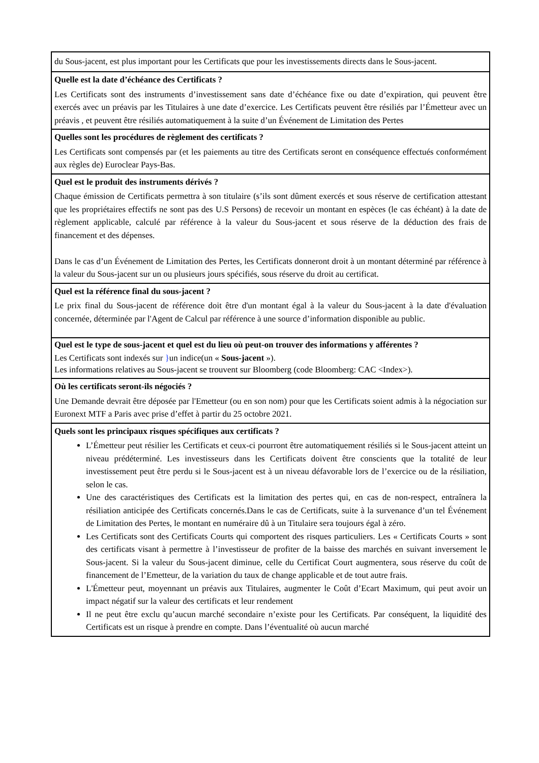| du Sous-jacent, est plus important pour les Certificats que pour les investissements directs dans le Sous-jacent. |
| Quelle est la date d’échéance des Certificats ? Les Certificats sont des instruments d’investissement sans date d’échéance fixe ou date d’expiration, qui peuvent être exercés avec un préavis par les Titulaires à une date d’exercice. Les Certificats peuvent être résiliés par l’Émetteur avec un préavis , et peuvent être résiliés automatiquement à la suite d’un Événement de Limitation des Pertes |
| Quelles sont les procédures de règlement des certificats ? Les Certificats sont compensés par (et les paiements au titre des Certificats seront en conséquence effectués conformément aux règles de) Euroclear Pays-Bas. |
| Quel est le produit des instruments dérivés ? Chaque émission de Certificats permettra à son titulaire (s’ils sont dûment exercés et sous réserve de certification attestant que les propriétaires effectifs ne sont pas des U.S Persons) de recevoir un montant en espèces (le cas échéant) à la date de règlement applicable, calculé par référence à la valeur du Sous-jacent et sous réserve de la déduction des frais de financement et des dépenses. Dans le cas d’un Événement de Limitation des Pertes, les Certificats donneront droit à un montant déterminé par référence à la valeur du Sous-jacent sur un ou plusieurs jours spécifiés, sous réserve du droit au certificat. |
| Quel est la référence final du sous-jacent ? Le prix final du Sous-jacent de référence doit être d'un montant égal à la valeur du Sous-jacent à la date d'évaluation concernée, déterminée par l'Agent de Calcul par référence à une source d’information disponible au public. |
| Quel est le type de sous-jacent et quel est du lieu où peut-on trouver des informations y afférentes ? Les Certificats sont indexés sur } un indice(un « Sous-jacent »). Les informations relatives au Sous-jacent se trouvent sur Bloomberg (code Bloomberg: CAC <Index>). |
| Où les certificats seront-ils négociés ? Une Demande devrait être déposée par l'Emetteur (ou en son nom) pour que les Certificats soient admis à la négociation sur Euronext MTF a Paris avec prise d’effet à partir du 25 octobre 2021. |
| Quels sont les principaux risques spécifiques aux certificats ? L’Émetteur peut résilier les Certificats et ceux-ci pourront être automatiquement résiliés si le Sous-jacent atteint un niveau prédéterminé. Les investisseurs dans les Certificats doivent être conscients que la totalité de leur investissement peut être perdu si le Sous-jacent est à un niveau défavorable lors de l’exercice ou de la résiliation, selon le cas. Une des caractéristiques des Certificats est la limitation des pertes qui, en cas de non-respect, entraînera la résiliation anticipée des Certificats concernés.Dans le cas de Certificats, suite à la survenance d’un tel Événement de Limitation des Pertes, le montant en numéraire dû à un Titulaire sera toujours égal à zéro. Les Certificats sont des Certificats Courts qui comportent des risques particuliers. Les « Certificats Courts » sont des certificats visant à permettre à l’investisseur de profiter de la baisse des marchés en suivant inversement le Sous-jacent. Si la valeur du Sous-jacent diminue, celle du Certificat Court augmentera, sous réserve du coût de financement de l’Emetteur, de la variation du taux de change applicable et de tout autre frais. L'Émetteur peut, moyennant un préavis aux Titulaires, augmenter le Coût d’Ecart Maximum, qui peut avoir un impact négatif sur la valeur des certificats et leur rendement Il ne peut être exclu qu’aucun marché secondaire n’existe pour les Certificats. Par conséquent, la liquidité des Certificats est un risque à prendre en compte. Dans l’éventualité où aucun marché |